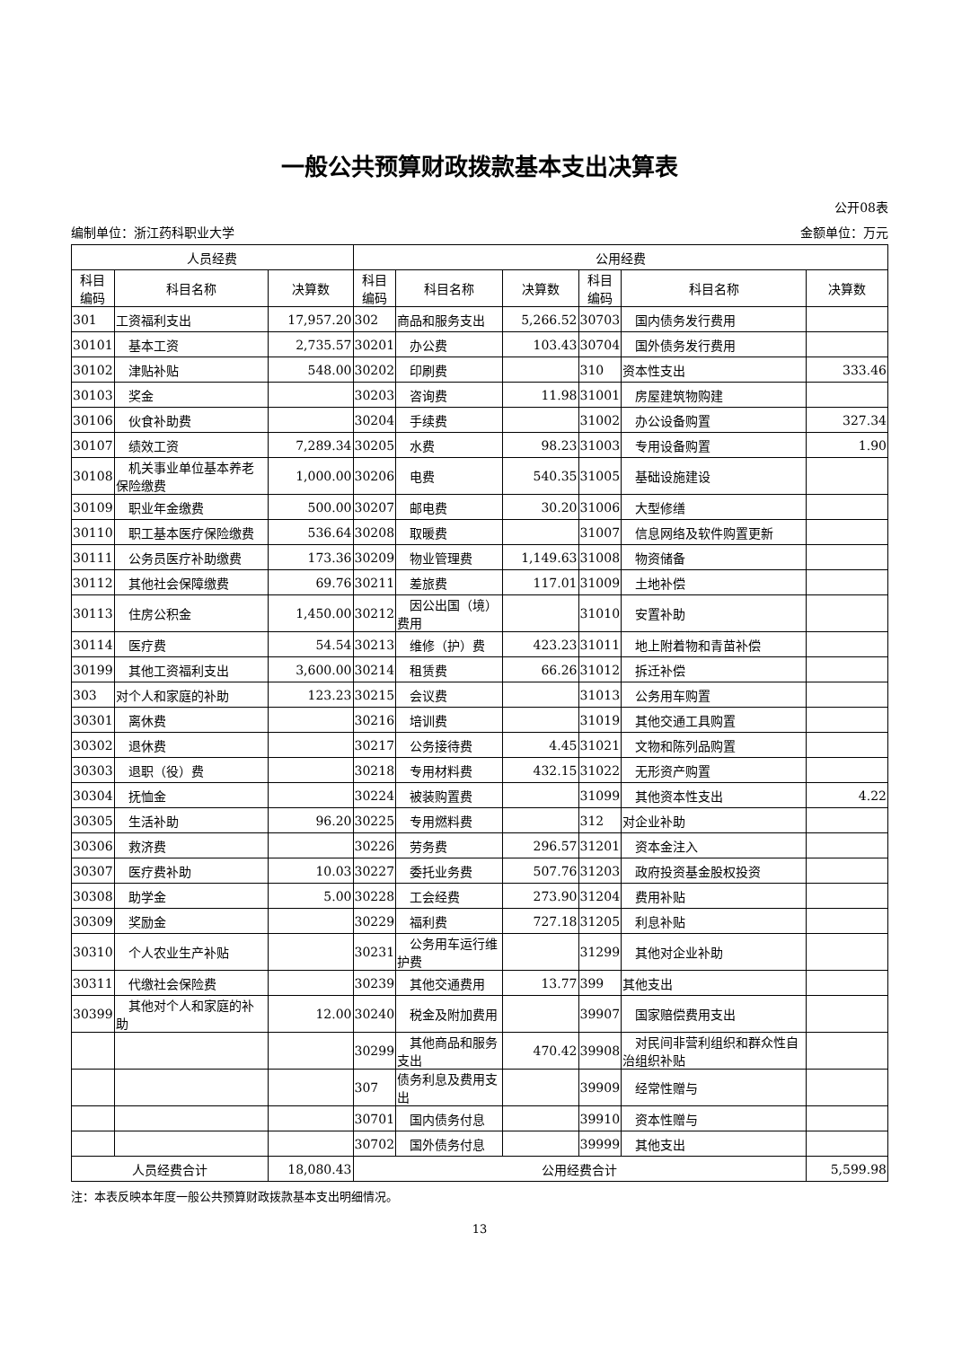一般公共预算财政拨款基本支出决算表
公开08表
编制单位：浙江药科职业大学 金额单位：万元
| 人员经费 | | | 公用经费 | | | | | |
| --- | --- | --- | --- | --- | --- | --- | --- | --- |
| 科目 编码 | 科目名称 | 决算数 | 科目 编码 | 科目名称 | 决算数 | 科目 编码 | 科目名称 | 决算数 |
| 301 | 工资福利支出 | 17,957.20 | 302 | 商品和服务支出 | 5,266.52 | 30703 | 国内债务发行费用 | |
| 30101 | 基本工资 | 2,735.57 | 30201 | 办公费 | 103.43 | 30704 | 国外债务发行费用 | |
| 30102 | 津贴补贴 | 548.00 | 30202 | 印刷费 | | 310 | 资本性支出 | 333.46 |
| 30103 | 奖金 | | 30203 | 咨询费 | 11.98 | 31001 | 房屋建筑物购建 | |
| 30106 | 伙食补助费 | | 30204 | 手续费 | | 31002 | 办公设备购置 | 327.34 |
| 30107 | 绩效工资 | 7,289.34 | 30205 | 水费 | 98.23 | 31003 | 专用设备购置 | 1.90 |
| 30108 | 机关事业单位基本养老保险缴费 | 1,000.00 | 30206 | 电费 | 540.35 | 31005 | 基础设施建设 | |
| 30109 | 职业年金缴费 | 500.00 | 30207 | 邮电费 | 30.20 | 31006 | 大型修缮 | |
| 30110 | 职工基本医疗保险缴费 | 536.64 | 30208 | 取暖费 | | 31007 | 信息网络及软件购置更新 | |
| 30111 | 公务员医疗补助缴费 | 173.36 | 30209 | 物业管理费 | 1,149.63 | 31008 | 物资储备 | |
| 30112 | 其他社会保障缴费 | 69.76 | 30211 | 差旅费 | 117.01 | 31009 | 土地补偿 | |
| 30113 | 住房公积金 | 1,450.00 | 30212 | 因公出国（境）费用 | | 31010 | 安置补助 | |
| 30114 | 医疗费 | 54.54 | 30213 | 维修（护）费 | 423.23 | 31011 | 地上附着物和青苗补偿 | |
| 30199 | 其他工资福利支出 | 3,600.00 | 30214 | 租赁费 | 66.26 | 31012 | 拆迁补偿 | |
| 303 | 对个人和家庭的补助 | 123.23 | 30215 | 会议费 | | 31013 | 公务用车购置 | |
| 30301 | 离休费 | | 30216 | 培训费 | | 31019 | 其他交通工具购置 | |
| 30302 | 退休费 | | 30217 | 公务接待费 | 4.45 | 31021 | 文物和陈列品购置 | |
| 30303 | 退职（役）费 | | 30218 | 专用材料费 | 432.15 | 31022 | 无形资产购置 | |
| 30304 | 抚恤金 | | 30224 | 被装购置费 | | 31099 | 其他资本性支出 | 4.22 |
| 30305 | 生活补助 | 96.20 | 30225 | 专用燃料费 | | 312 | 对企业补助 | |
| 30306 | 救济费 | | 30226 | 劳务费 | 296.57 | 31201 | 资本金注入 | |
| 30307 | 医疗费补助 | 10.03 | 30227 | 委托业务费 | 507.76 | 31203 | 政府投资基金股权投资 | |
| 30308 | 助学金 | 5.00 | 30228 | 工会经费 | 273.90 | 31204 | 费用补贴 | |
| 30309 | 奖励金 | | 30229 | 福利费 | 727.18 | 31205 | 利息补贴 | |
| 30310 | 个人农业生产补贴 | | 30231 | 公务用车运行维护费 | | 31299 | 其他对企业补助 | |
| 30311 | 代缴社会保险费 | | 30239 | 其他交通费用 | 13.77 | 399 | 其他支出 | |
| 30399 | 其他对个人和家庭的补助 | 12.00 | 30240 | 税金及附加费用 | | 39907 | 国家赔偿费用支出 | |
| | | | 30299 | 其他商品和服务支出 | 470.42 | 39908 | 对民间非营利组织和群众性自治组织补贴 | |
| | | | 307 | 债务利息及费用支出 | | 39909 | 经常性赠与 | |
| | | | 30701 | 国内债务付息 | | 39910 | 资本性赠与 | |
| | | | 30702 | 国外债务付息 | | 39999 | 其他支出 | |
| 人员经费合计 | | 18,080.43 | 公用经费合计 | | | | | 5,599.98 |
注：本表反映本年度一般公共预算财政拨款基本支出明细情况。
13